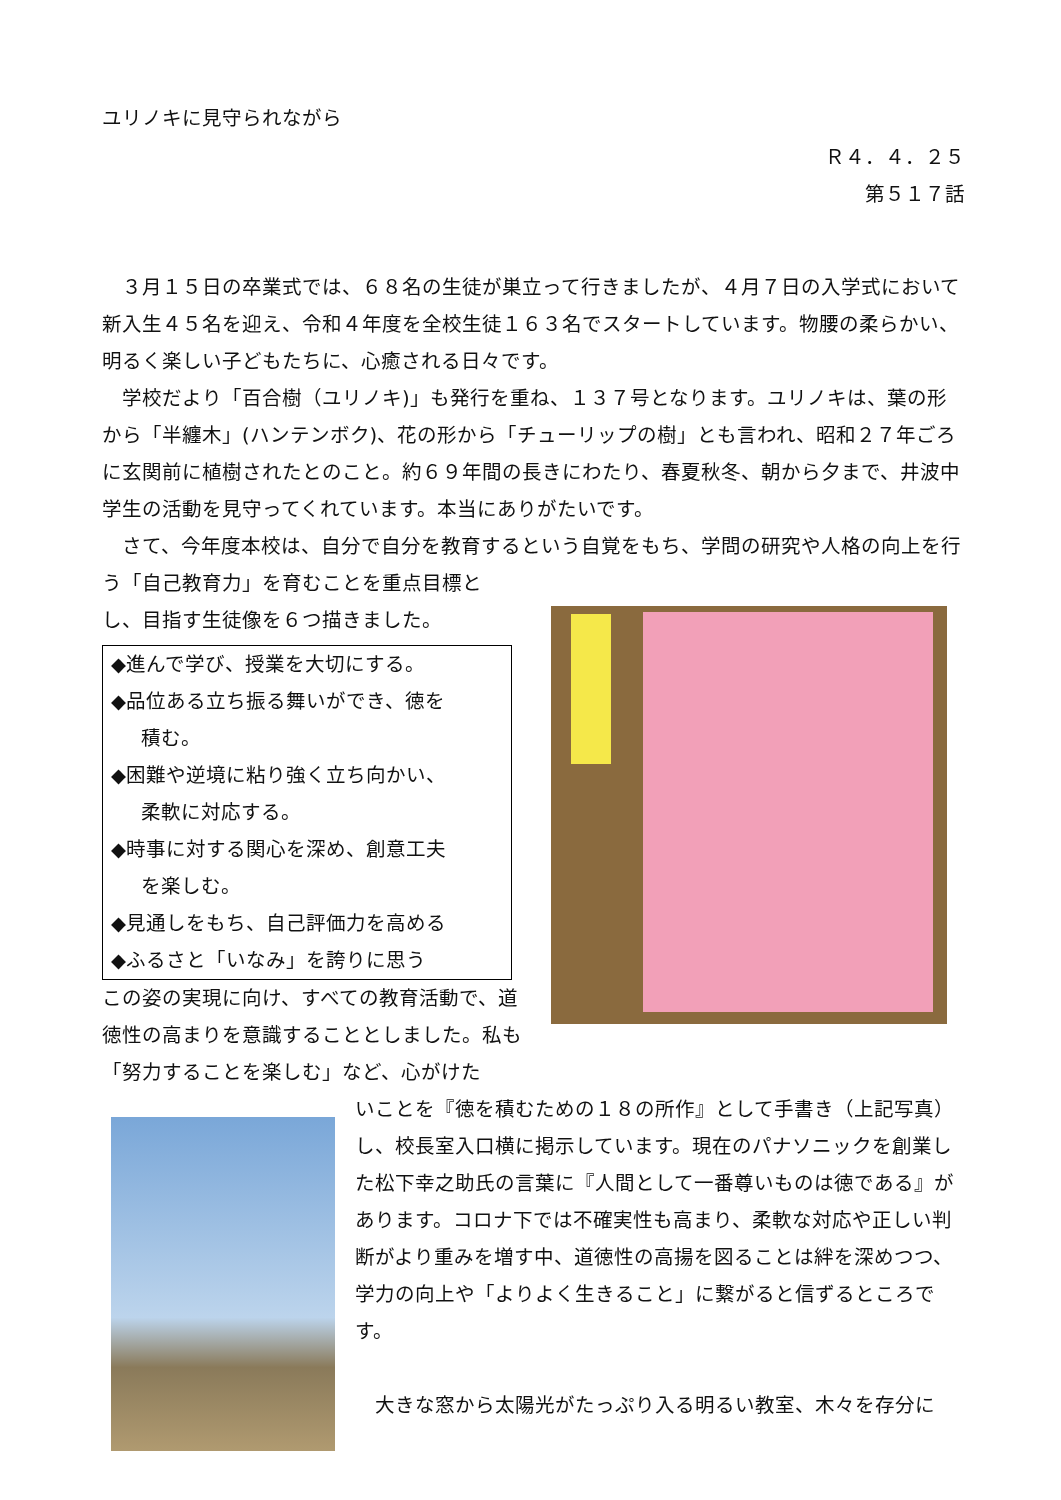ユリノキに見守られながら
Ｒ４．４．２５
第５１７話
　３月１５日の卒業式では、６８名の生徒が巣立って行きましたが、４月７日の入学式において新入生４５名を迎え、令和４年度を全校生徒１６３名でスタートしています。物腰の柔らかい、明るく楽しい子どもたちに、心癒される日々です。
　学校だより「百合樹（ユリノキ)」も発行を重ね、１３７号となります。ユリノキは、葉の形から「半纏木」(ハンテンボク)、花の形から「チューリップの樹」とも言われ、昭和２７年ごろに玄関前に植樹されたとのこと。約６９年間の長きにわたり、春夏秋冬、朝から夕まで、井波中学生の活動を見守ってくれています。本当にありがたいです。
　さて、今年度本校は、自分で自分を教育するという自覚をもち、学問の研究や人格の向上を行う「自己教育力」を育むことを重点目標と
し、目指す生徒像を６つ描きました。
◆進んで学び、授業を大切にする。
◆品位ある立ち振る舞いができ、徳を
積む。
◆困難や逆境に粘り強く立ち向かい、
柔軟に対応する。
◆時事に対する関心を深め、創意工夫
を楽しむ。
◆見通しをもち、自己評価力を高める
◆ふるさと「いなみ」を誇りに思う
この姿の実現に向け、すべての教育活動で、道徳性の高まりを意識することとしました。私も「努力することを楽しむ」など、心がけた
いことを『徳を積むための１８の所作』として手書き（上記写真）し、校長室入口横に掲示しています。現在のパナソニックを創業した松下幸之助氏の言葉に『人間として一番尊いものは徳である』があります。コロナ下では不確実性も高まり、柔軟な対応や正しい判断がより重みを増す中、道徳性の高揚を図ることは絆を深めつつ、学力の向上や「よりよく生きること」に繋がると信ずるところです。
　大きな窓から太陽光がたっぷり入る明るい教室、木々を存分に